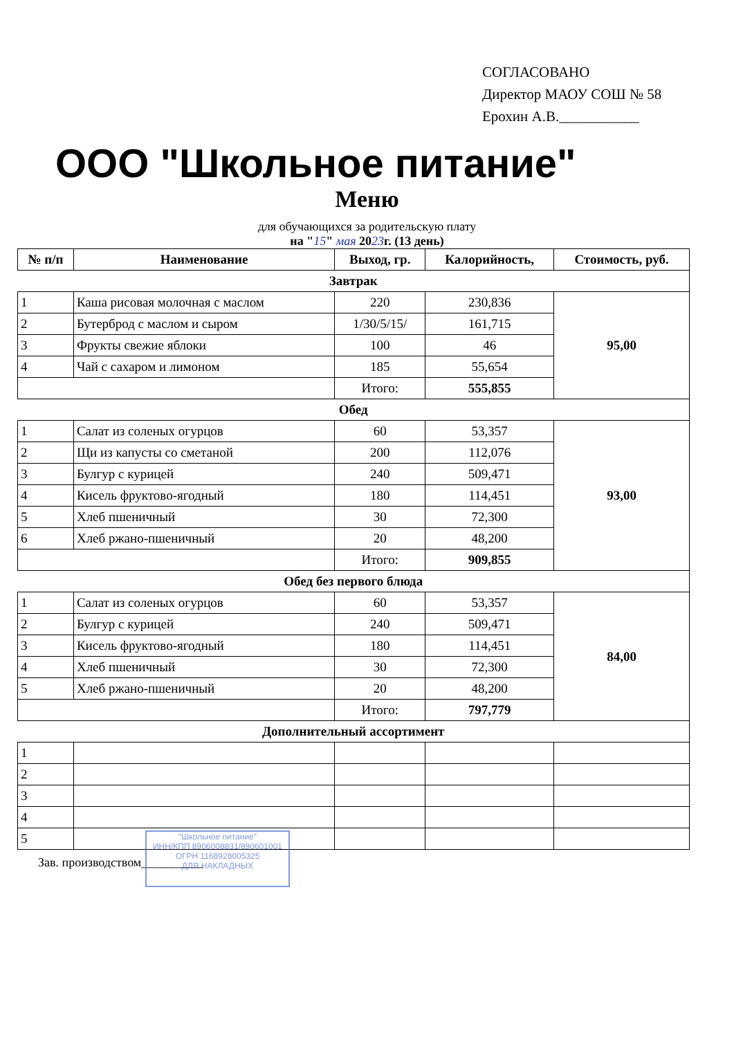СОГЛАСОВАНО
Директор МАОУ СОШ № 58
Ерохин А.В.___________
ООО "Школьное питание"
Меню
для обучающихся за родительскую плату
на "15" мая 2023г. (13 день)
| № п/п | Наименование | Выход, гр. | Калорийность, | Стоимость, руб. |
| --- | --- | --- | --- | --- |
| Завтрак | | | | |
| 1 | Каша рисовая молочная с маслом | 220 | 230,836 | 95,00 |
| 2 | Бутерброд с маслом и сыром | 1/30/5/15/ | 161,715 | |
| 3 | Фрукты свежие яблоки | 100 | 46 | |
| 4 | Чай с сахаром и лимоном | 185 | 55,654 | |
| | | Итого: | 555,855 | |
| Обед | | | | |
| 1 | Салат из соленых огурцов | 60 | 53,357 | 93,00 |
| 2 | Щи из капусты со сметаной | 200 | 112,076 | |
| 3 | Булгур с курицей | 240 | 509,471 | |
| 4 | Кисель фруктово-ягодный | 180 | 114,451 | |
| 5 | Хлеб пшеничный | 30 | 72,300 | |
| 6 | Хлеб ржано-пшеничный | 20 | 48,200 | |
| | | Итого: | 909,855 | |
| Обед без первого блюда | | | | |
| 1 | Салат из соленых огурцов | 60 | 53,357 | 84,00 |
| 2 | Булгур с курицей | 240 | 509,471 | |
| 3 | Кисель фруктово-ягодный | 180 | 114,451 | |
| 4 | Хлеб пшеничный | 30 | 72,300 | |
| 5 | Хлеб ржано-пшеничный | 20 | 48,200 | |
| | | Итого: | 797,779 | |
| Дополнительный ассортимент | | | | |
| 1 | | | | |
| 2 | | | | |
| 3 | | | | |
| 4 | | | | |
| 5 | | | | |
Зав. производством__________
"Школьное питание"
ИНН/КПП 8906008831/890601001
ОГРН 1168928005325
ДЛЯ НАКЛАДНЫХ